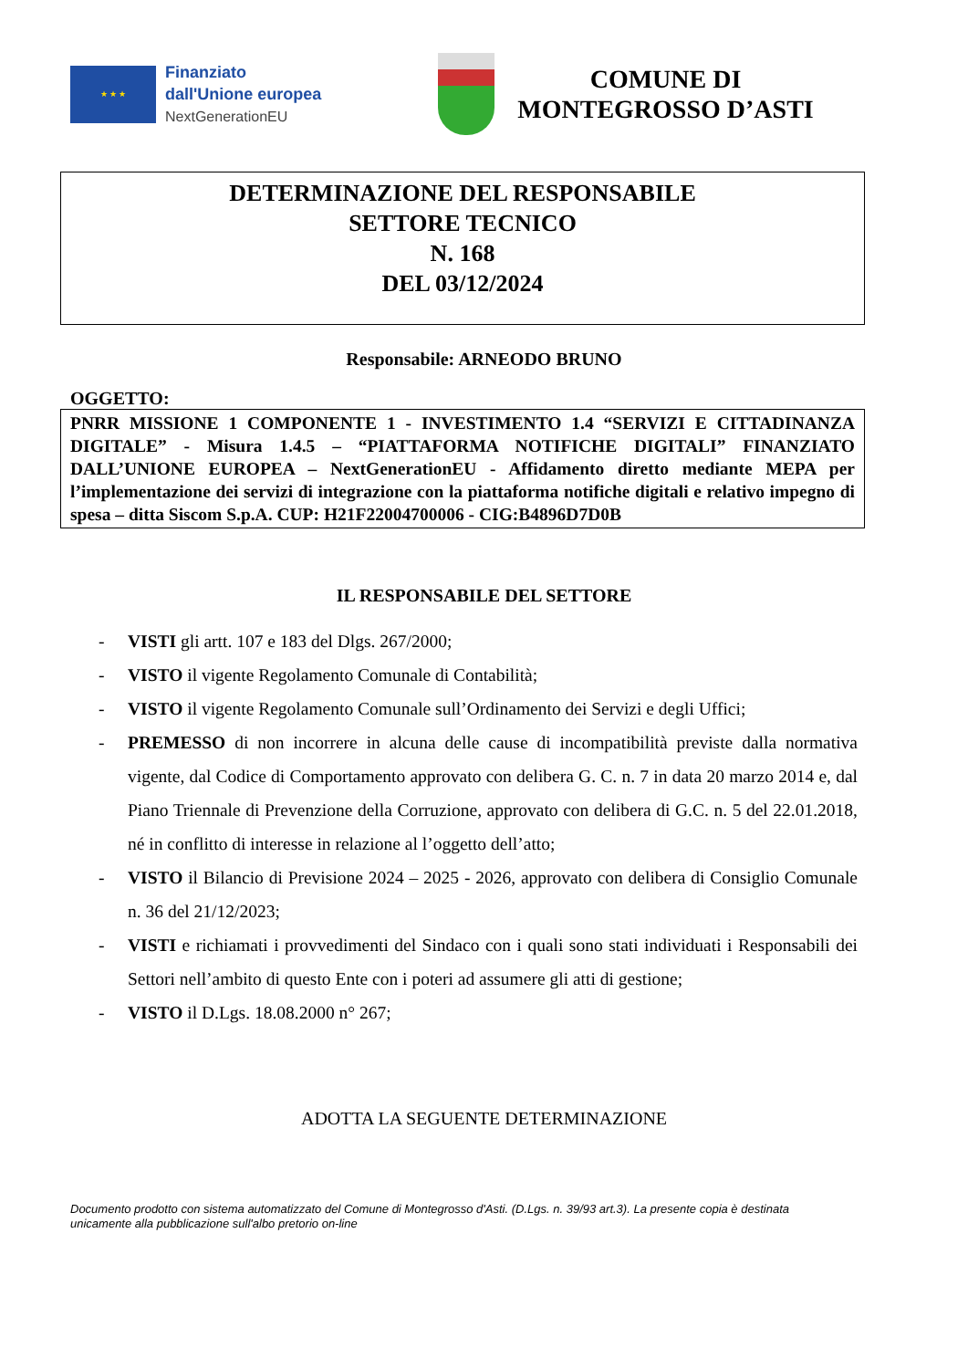★ ★ ★
Finanziato
dall'Unione europea
NextGenerationEU
COMUNE DI
MONTEGROSSO D’ASTI
DETERMINAZIONE DEL RESPONSABILE
SETTORE TECNICO
N. 168
DEL 03/12/2024
Responsabile: ARNEODO BRUNO
OGGETTO:
PNRR MISSIONE 1 COMPONENTE 1 - INVESTIMENTO 1.4 “SERVIZI E CITTADINANZA DIGITALE” - Misura 1.4.5 – “PIATTAFORMA NOTIFICHE DIGITALI” FINANZIATO DALL’UNIONE EUROPEA – NextGenerationEU - Affidamento diretto mediante MEPA per l’implementazione dei servizi di integrazione con la piattaforma notifiche digitali e relativo impegno di spesa – ditta Siscom S.p.A. CUP: H21F22004700006 - CIG:B4896D7D0B
IL RESPONSABILE DEL SETTORE
- VISTI gli artt. 107 e 183 del Dlgs. 267/2000;
- VISTO il vigente Regolamento Comunale di Contabilità;
- VISTO il vigente Regolamento Comunale sull’Ordinamento dei Servizi e degli Uffici;
- PREMESSO di non incorrere in alcuna delle cause di incompatibilità previste dalla normativa vigente, dal Codice di Comportamento approvato con delibera G. C. n. 7 in data 20 marzo 2014 e, dal Piano Triennale di Prevenzione della Corruzione, approvato con delibera di G.C. n. 5 del 22.01.2018, né in conflitto di interesse in relazione al l’oggetto dell’atto;
- VISTO il Bilancio di Previsione 2024 – 2025 - 2026, approvato con delibera di Consiglio Comunale n. 36 del 21/12/2023;
- VISTI e richiamati i provvedimenti del Sindaco con i quali sono stati individuati i Responsabili dei Settori nell’ambito di questo Ente con i poteri ad assumere gli atti di gestione;
- VISTO il D.Lgs. 18.08.2000 n° 267;
ADOTTA LA SEGUENTE DETERMINAZIONE
Documento prodotto con sistema automatizzato del Comune di Montegrosso d'Asti. (D.Lgs. n. 39/93 art.3). La presente copia è destinata unicamente alla pubblicazione sull'albo pretorio on-line